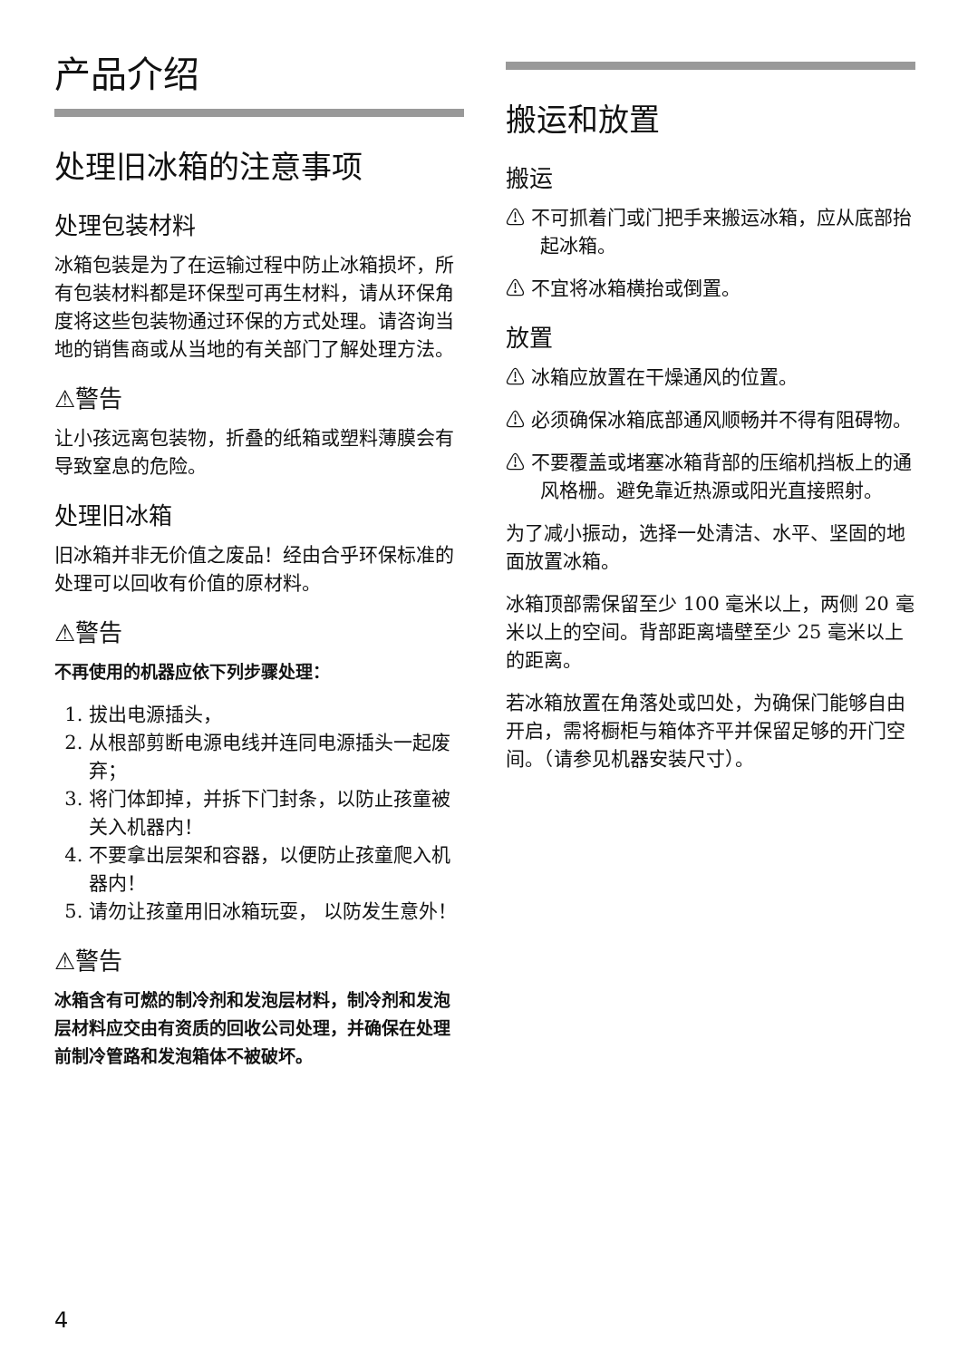产品介绍
处理旧冰箱的注意事项
处理包装材料
冰箱包装是为了在运输过程中防止冰箱损坏，所有包装材料都是环保型可再生材料，请从环保角度将这些包装物通过环保的方式处理。请咨询当地的销售商或从当地的有关部门了解处理方法。
⚠警告
让小孩远离包装物，折叠的纸箱或塑料薄膜会有导致窒息的危险。
处理旧冰箱
旧冰箱并非无价值之废品！经由合乎环保标准的处理可以回收有价值的原材料。
⚠警告
不再使用的机器应依下列步骤处理：
1. 拔出电源插头，
2. 从根部剪断电源电线并连同电源插头一起废弃；
3. 将门体卸掉，并拆下门封条，以防止孩童被关入机器内！
4. 不要拿出层架和容器，以便防止孩童爬入机器内！
5. 请勿让孩童用旧冰箱玩耍， 以防发生意外！
⚠警告
冰箱含有可燃的制冷剂和发泡层材料，制冷剂和发泡层材料应交由有资质的回收公司处理，并确保在处理前制冷管路和发泡箱体不被破坏。
搬运和放置
搬运
⚠ 不可抓着门或门把手来搬运冰箱，应从底部抬起冰箱。
⚠ 不宜将冰箱横抬或倒置。
放置
⚠ 冰箱应放置在干燥通风的位置。
⚠ 必须确保冰箱底部通风顺畅并不得有阻碍物。
⚠ 不要覆盖或堵塞冰箱背部的压缩机挡板上的通风格栅。避免靠近热源或阳光直接照射。
为了减小振动，选择一处清洁、水平、坚固的地面放置冰箱。
冰箱顶部需保留至少 100 毫米以上，两侧 20 毫米以上的空间。背部距离墙壁至少 25 毫米以上的距离。
若冰箱放置在角落处或凹处，为确保门能够自由开启，需将橱柜与箱体齐平并保留足够的开门空间。（请参见机器安装尺寸）。
4